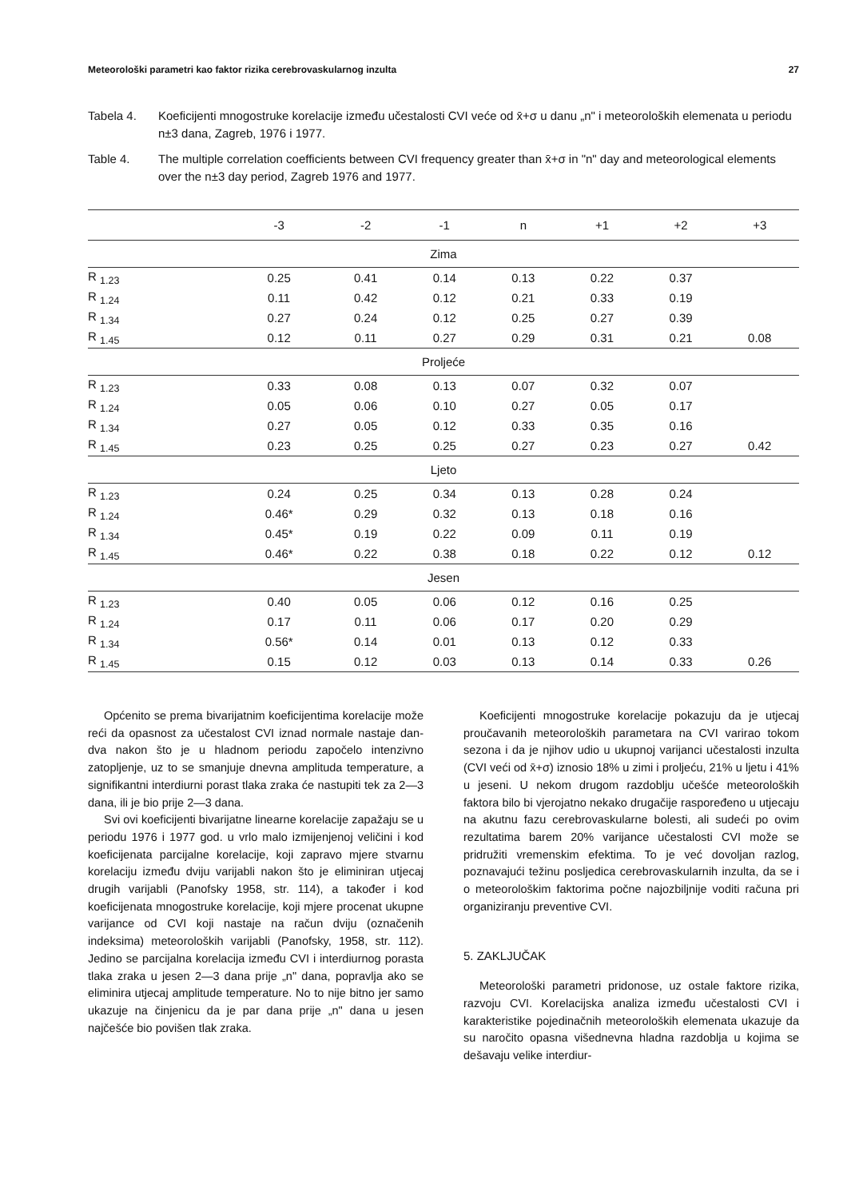Meteorološki parametri kao faktor rizika cerebrovaskularnog inzulta 27
Tabela 4. Koeficijenti mnogostruke korelacije između učestalosti CVI veće od x̄+σ u danu „n" i meteoroloških elemenata u periodu n±3 dana, Zagreb, 1976 i 1977.
Table 4. The multiple correlation coefficients between CVI frequency greater than x̄+σ in "n" day and meteorological elements over the n±3 day period, Zagreb 1976 and 1977.
| | -3 | -2 | -1 | n | +1 | +2 | +3 |
| --- | --- | --- | --- | --- | --- | --- | --- |
| Zima | | | | | | | |
| R <sub>1.23</sub> | 0.25 | 0.41 | 0.14 | 0.13 | 0.22 | 0.37 | |
| R <sub>1.24</sub> | 0.11 | 0.42 | 0.12 | 0.21 | 0.33 | 0.19 | |
| R <sub>1.34</sub> | 0.27 | 0.24 | 0.12 | 0.25 | 0.27 | 0.39 | |
| R <sub>1.45</sub> | 0.12 | 0.11 | 0.27 | 0.29 | 0.31 | 0.21 | 0.08 |
| Proljeće | | | | | | | |
| R <sub>1.23</sub> | 0.33 | 0.08 | 0.13 | 0.07 | 0.32 | 0.07 | |
| R <sub>1.24</sub> | 0.05 | 0.06 | 0.10 | 0.27 | 0.05 | 0.17 | |
| R <sub>1.34</sub> | 0.27 | 0.05 | 0.12 | 0.33 | 0.35 | 0.16 | |
| R <sub>1.45</sub> | 0.23 | 0.25 | 0.25 | 0.27 | 0.23 | 0.27 | 0.42 |
| Ljeto | | | | | | | |
| R <sub>1.23</sub> | 0.24 | 0.25 | 0.34 | 0.13 | 0.28 | 0.24 | |
| R <sub>1.24</sub> | 0.46* | 0.29 | 0.32 | 0.13 | 0.18 | 0.16 | |
| R <sub>1.34</sub> | 0.45* | 0.19 | 0.22 | 0.09 | 0.11 | 0.19 | |
| R <sub>1.45</sub> | 0.46* | 0.22 | 0.38 | 0.18 | 0.22 | 0.12 | 0.12 |
| Jesen | | | | | | | |
| R <sub>1.23</sub> | 0.40 | 0.05 | 0.06 | 0.12 | 0.16 | 0.25 | |
| R <sub>1.24</sub> | 0.17 | 0.11 | 0.06 | 0.17 | 0.20 | 0.29 | |
| R <sub>1.34</sub> | 0.56* | 0.14 | 0.01 | 0.13 | 0.12 | 0.33 | |
| R <sub>1.45</sub> | 0.15 | 0.12 | 0.03 | 0.13 | 0.14 | 0.33 | 0.26 |
Općenito se prema bivarijatnim koeficijentima korelacije može reći da opasnost za učestalost CVI iznad normale nastaje dan-dva nakon što je u hladnom periodu započelo intenzivno zatopljenje, uz to se smanjuje dnevna amplituda temperature, a signifikantni interdiurni porast tlaka zraka će nastupiti tek za 2—3 dana, ili je bio prije 2—3 dana.
Svi ovi koeficijenti bivarijatne linearne korelacije zapažaju se u periodu 1976 i 1977 god. u vrlo malo izmijenjenoj veličini i kod koeficijenata parcijalne korelacije, koji zapravo mjere stvarnu korelaciju između dviju varijabli nakon što je eliminiran utjecaj drugih varijabli (Panofsky 1958, str. 114), a također i kod koeficijenata mnogostruke korelacije, koji mjere procenat ukupne varijance od CVI koji nastaje na račun dviju (označenih indeksima) meteoroloških varijabli (Panofsky, 1958, str. 112). Jedino se parcijalna korelacija između CVI i interdiurnog porasta tlaka zraka u jesen 2—3 dana prije „n" dana, popravlja ako se eliminira utjecaj amplitude temperature. No to nije bitno jer samo ukazuje na činjenicu da je par dana prije „n" dana u jesen najčešće bio povišen tlak zraka.
Koeficijenti mnogostruke korelacije pokazuju da je utjecaj proučavanih meteoroloških parametara na CVI varirao tokom sezona i da je njihov udio u ukupnoj varijanci učestalosti inzulta (CVI veći od x̄+σ) iznosio 18% u zimi i proljeću, 21% u ljetu i 41% u jeseni. U nekom drugom razdoblju učešće meteoroloških faktora bilo bi vjerojatno nekako drugačije raspoređeno u utjecaju na akutnu fazu cerebrovaskularne bolesti, ali sudeći po ovim rezultatima barem 20% varijance učestalosti CVI može se pridružiti vremenskim efektima. To je već dovoljan razlog, poznavajući težinu posljedica cerebrovaskularnih inzulta, da se i o meteorološkim faktorima počne najozbiljnije voditi računa pri organiziranju preventive CVI.
5. ZAKLJUČAK
Meteorološki parametri pridonose, uz ostale faktore rizika, razvoju CVI. Korelacijska analiza između učestalosti CVI i karakteristike pojedinačnih meteoroloških elemenata ukazuje da su naročito opasna višednevna hladna razdoblja u kojima se dešavaju velike interdiur-